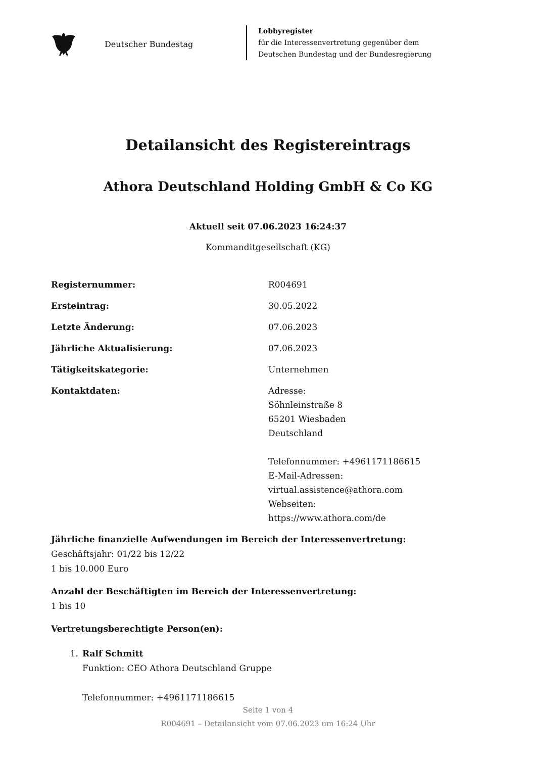Deutscher Bundestag
Lobbyregister
für die Interessenvertretung gegenüber dem
Deutschen Bundestag und der Bundesregierung
Detailansicht des Registereintrags
Athora Deutschland Holding GmbH & Co KG
Aktuell seit 07.06.2023 16:24:37
Kommanditgesellschaft (KG)
Registernummer: R004691
Ersteintrag: 30.05.2022
Letzte Änderung: 07.06.2023
Jährliche Aktualisierung: 07.06.2023
Tätigkeitskategorie: Unternehmen
Kontaktdaten: Adresse:
Söhnleinstraße 8
65201 Wiesbaden
Deutschland
Telefonnummer: +4961171186615
E-Mail-Adressen:
virtual.assistence@athora.com
Webseiten:
https://www.athora.com/de
Jährliche finanzielle Aufwendungen im Bereich der Interessenvertretung:
Geschäftsjahr: 01/22 bis 12/22
1 bis 10.000 Euro
Anzahl der Beschäftigten im Bereich der Interessenvertretung:
1 bis 10
Vertretungsberechtigte Person(en):
1. Ralf Schmitt
Funktion: CEO Athora Deutschland Gruppe
Telefonnummer: +4961171186615
Seite 1 von 4
R004691 – Detailansicht vom 07.06.2023 um 16:24 Uhr